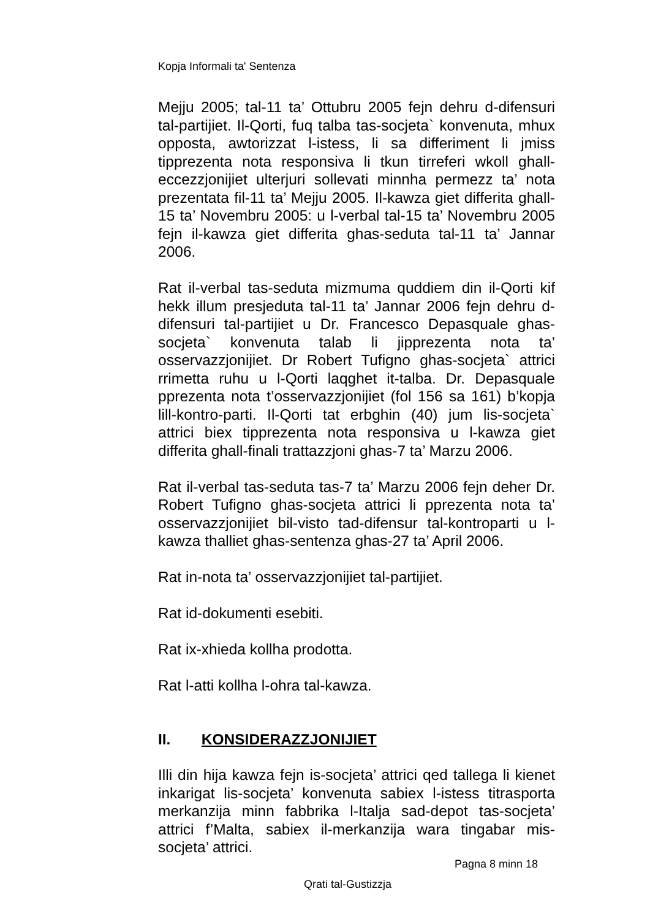Kopja Informali ta' Sentenza
Mejju 2005; tal-11 ta’ Ottubru 2005 fejn dehru d-difensuri tal-partijiet. Il-Qorti, fuq talba tas-socjeta` konvenuta, mhux opposta, awtorizzat l-istess, li sa differiment li jmiss tipprezenta nota responsiva li tkun tirreferi wkoll ghall-eccezzjonijiet ulterjuri sollevati minnha permezz ta’ nota prezentata fil-11 ta’ Mejju 2005. Il-kawza giet differita ghall-15 ta’ Novembru 2005: u l-verbal tal-15 ta’ Novembru 2005 fejn il-kawza giet differita ghas-seduta tal-11 ta’ Jannar 2006.
Rat il-verbal tas-seduta mizmuma quddiem din il-Qorti kif hekk illum presjeduta tal-11 ta’ Jannar 2006 fejn dehru d-difensuri tal-partijiet u Dr. Francesco Depasquale ghas-socjeta` konvenuta talab li jipprezenta nota ta’ osservazzjonijiet. Dr Robert Tufigno ghas-socjeta` attrici rrimetta ruhu u l-Qorti laqghet it-talba. Dr. Depasquale pprezenta nota t’osservazzjonijiet (fol 156 sa 161) b’kopja lill-kontro-parti. Il-Qorti tat erbghin (40) jum lis-socjeta` attrici biex tipprezenta nota responsiva u l-kawza giet differita ghall-finali trattazzjoni ghas-7 ta’ Marzu 2006.
Rat il-verbal tas-seduta tas-7 ta’ Marzu 2006 fejn deher Dr. Robert Tufigno ghas-socjeta attrici li pprezenta nota ta’ osservazzjonijiet bil-visto tad-difensur tal-kontroparti u l-kawza thalliet ghas-sentenza ghas-27 ta’ April 2006.
Rat in-nota ta’ osservazzjonijiet tal-partijiet.
Rat id-dokumenti esebiti.
Rat ix-xhieda kollha prodotta.
Rat l-atti kollha l-ohra tal-kawza.
II. KONSIDERAZZJONIJIET
Illi din hija kawza fejn is-socjeta’ attrici qed tallega li kienet inkarigat lis-socjeta’ konvenuta sabiex l-istess titrasporta merkanzija minn fabbrika l-Italja sad-depot tas-socjeta’ attrici f’Malta, sabiex il-merkanzija wara tingabar mis-socjeta’ attrici.
Pagna 8 minn 18
Qrati tal-Gustizzja